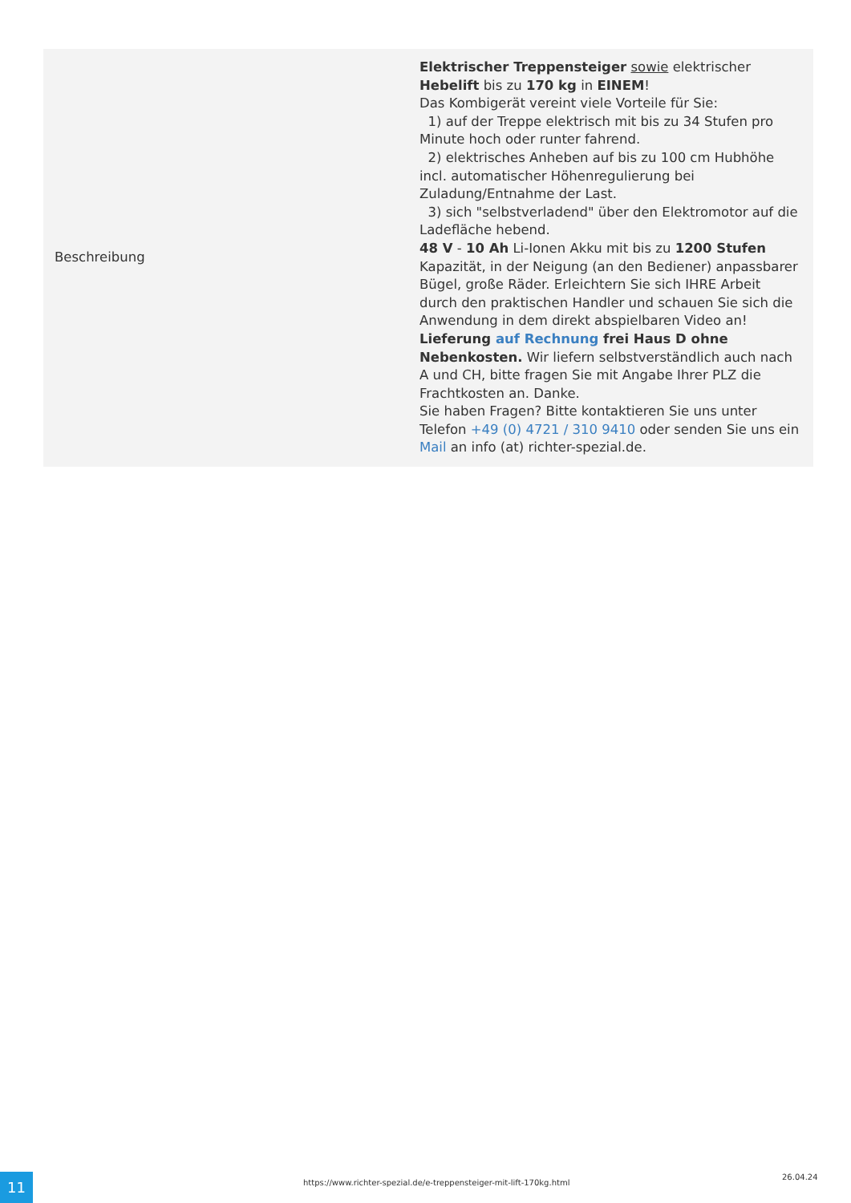| Beschreibung | Elektrischer Treppensteiger sowie elektrischer Hebelift bis zu 170 kg in EINEM ! Das Kombigerät vereint viele Vorteile für Sie: 1) auf der Treppe elektrisch mit bis zu 34 Stufen pro Minute hoch oder runter fahrend. 2) elektrisches Anheben auf bis zu 100 cm Hubhöhe incl. automatischer Höhenregulierung bei Zuladung/Entnahme der Last. 3) sich "selbstverladend" über den Elektromotor auf die Ladefläche hebend. 48 V - 10 Ah Li-Ionen Akku mit bis zu 1200 Stufen Kapazität, in der Neigung (an den Bediener) anpassbarer Bügel, große Räder. Erleichtern Sie sich IHRE Arbeit durch den praktischen Handler und schauen Sie sich die Anwendung in dem direkt abspielbaren Video an! Lieferung auf Rechnung frei Haus D ohne Nebenkosten. Wir liefern selbstverständlich auch nach A und CH, bitte fragen Sie mit Angabe Ihrer PLZ die Frachtkosten an. Danke. Sie haben Fragen? Bitte kontaktieren Sie uns unter Telefon +49 (0) 4721 / 310 9410 oder senden Sie uns ein Mail an info (at) richter-spezial.de. |
11
https://www.richter-spezial.de/e-treppensteiger-mit-lift-170kg.html
26.04.24